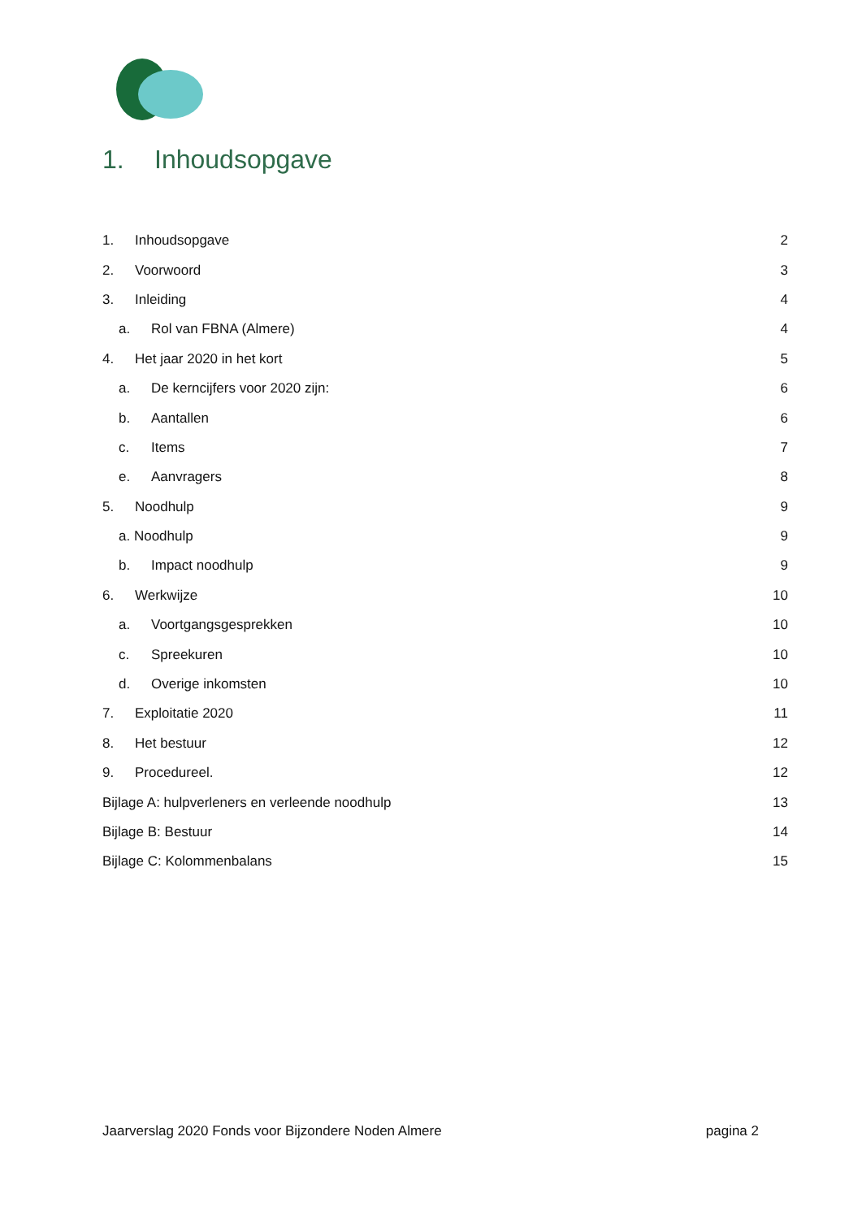1. Inhoudsopgave
1. Inhoudsopgave 2
2. Voorwoord 3
3. Inleiding 4
a. Rol van FBNA (Almere) 4
4. Het jaar 2020 in het kort 5
a. De kerncijfers voor 2020 zijn: 6
b. Aantallen 6
c. Items 7
e. Aanvragers 8
5. Noodhulp 9
a. Noodhulp 9
b. Impact noodhulp 9
6. Werkwijze 10
a. Voortgangsgesprekken 10
c. Spreekuren 10
d. Overige inkomsten 10
7. Exploitatie 2020 11
8. Het bestuur 12
9. Procedureel. 12
Bijlage A: hulpverleners en verleende noodhulp 13
Bijlage B: Bestuur 14
Bijlage C: Kolommenbalans 15
Jaarverslag 2020 Fonds voor Bijzondere Noden Almere pagina 2